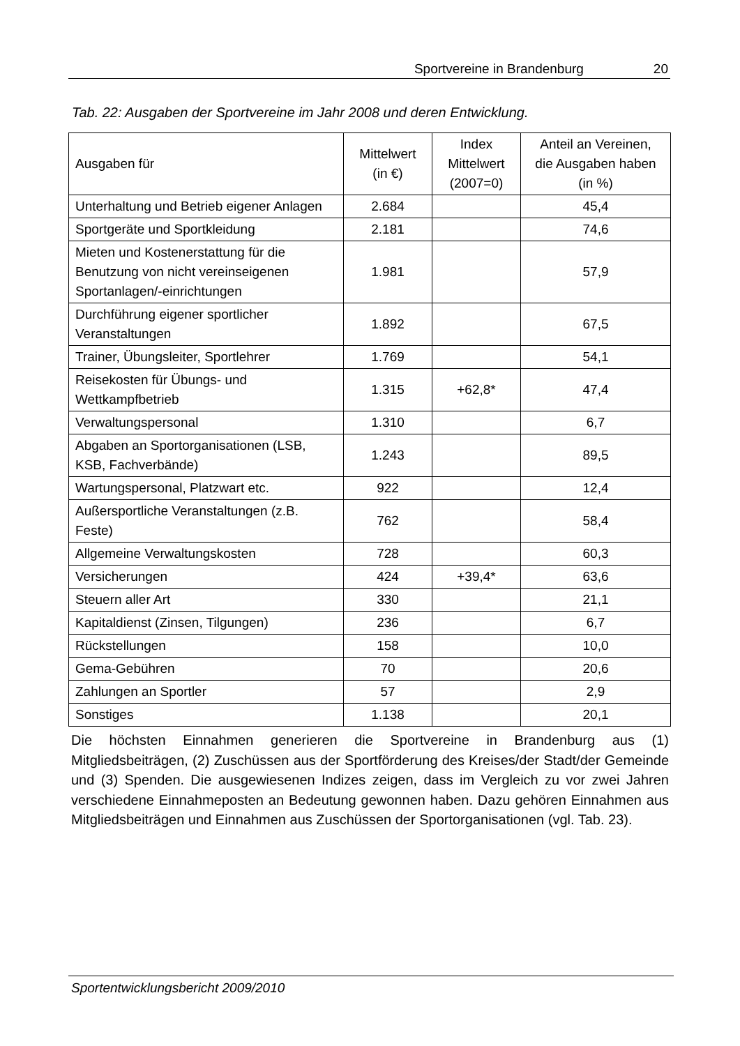Sportvereine in Brandenburg 20
Tab. 22: Ausgaben der Sportvereine im Jahr 2008 und deren Entwicklung.
| Ausgaben für | Mittelwert (in €) | Index Mittelwert (2007=0) | Anteil an Vereinen, die Ausgaben haben (in %) |
| --- | --- | --- | --- |
| Unterhaltung und Betrieb eigener Anlagen | 2.684 | | 45,4 |
| Sportgeräte und Sportkleidung | 2.181 | | 74,6 |
| Mieten und Kostenerstattung für die Benutzung von nicht vereinseigenen Sportanlagen/-einrichtungen | 1.981 | | 57,9 |
| Durchführung eigener sportlicher Veranstaltungen | 1.892 | | 67,5 |
| Trainer, Übungsleiter, Sportlehrer | 1.769 | | 54,1 |
| Reisekosten für Übungs- und Wettkampfbetrieb | 1.315 | +62,8* | 47,4 |
| Verwaltungspersonal | 1.310 | | 6,7 |
| Abgaben an Sportorganisationen (LSB, KSB, Fachverbände) | 1.243 | | 89,5 |
| Wartungspersonal, Platzwart etc. | 922 | | 12,4 |
| Außersportliche Veranstaltungen (z.B. Feste) | 762 | | 58,4 |
| Allgemeine Verwaltungskosten | 728 | | 60,3 |
| Versicherungen | 424 | +39,4* | 63,6 |
| Steuern aller Art | 330 | | 21,1 |
| Kapitaldienst (Zinsen, Tilgungen) | 236 | | 6,7 |
| Rückstellungen | 158 | | 10,0 |
| Gema-Gebühren | 70 | | 20,6 |
| Zahlungen an Sportler | 57 | | 2,9 |
| Sonstiges | 1.138 | | 20,1 |
Die höchsten Einnahmen generieren die Sportvereine in Brandenburg aus (1) Mitgliedsbeiträgen, (2) Zuschüssen aus der Sportförderung des Kreises/der Stadt/der Gemeinde und (3) Spenden. Die ausgewiesenen Indizes zeigen, dass im Vergleich zu vor zwei Jahren verschiedene Einnahmeposten an Bedeutung gewonnen haben. Dazu gehören Einnahmen aus Mitgliedsbeiträgen und Einnahmen aus Zuschüssen der Sportorganisationen (vgl. Tab. 23).
Sportentwicklungsbericht 2009/2010